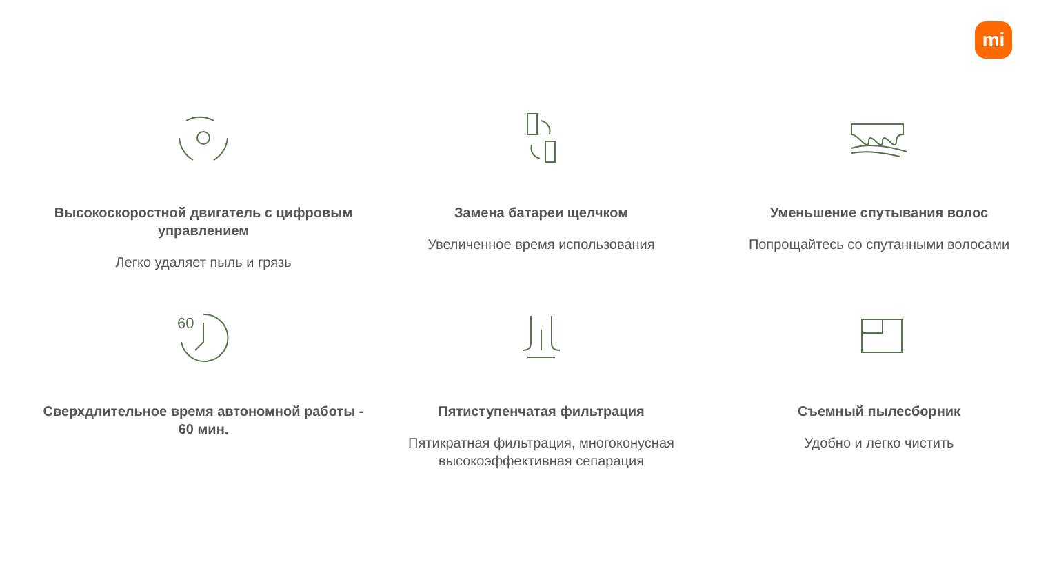mi
Высокоскоростной двигатель с цифровым управлением
Легко удаляет пыль и грязь
Замена батареи щелчком
Увеличенное время использования
Уменьшение спутывания волос
Попрощайтесь со спутанными волосами
60
Сверхдлительное время автономной работы - 60 мин.
Пятиступенчатая фильтрация
Пятикратная фильтрация, многоконусная высокоэффективная сепарация
Съемный пылесборник
Удобно и легко чистить